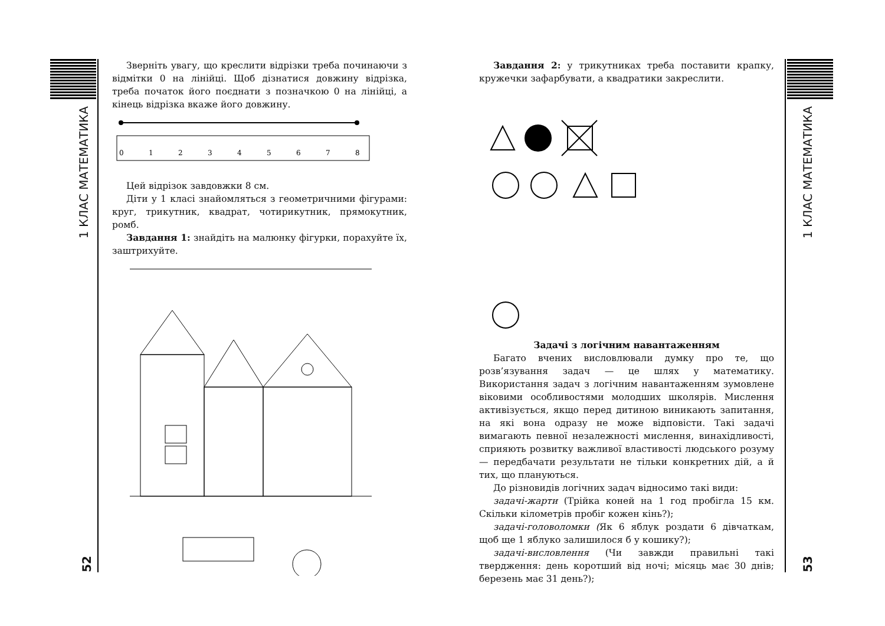1 КЛАС МАТЕМАТИКА
52
Зверніть увагу, що креслити відрізки треба починаючи з відмітки 0 на лінійці. Щоб дізнатися довжину відрізка, треба початок його поєднати з позначкою 0 на лінійці, а кінець відрізка вкаже його довжину.
0
1
2
3
4
5
6
7
8
Цей відрізок завдовжки 8 см.
Діти у 1 класі знайомляться з геометричними фігурами: круг, трикутник, квадрат, чотирикутник, прямокутник, ромб.
Завдання 1: знайдіть на малюнку фігурки, порахуйте їх, заштрихуйте.
Завдання 2: у трикутниках треба поставити крапку, кружечки зафарбувати, а квадратики закреслити.
Задачі з логічним навантаженням
Багато вчених висловлювали думку про те, що розв’язування задач — це шлях у математику. Використання задач з логічним навантаженням зумовлене віковими особливостями молодших школярів. Мислення активізується, якщо перед дитиною виникають запитання, на які вона одразу не може відповісти. Такі задачі вимагають певної незалежності мислення, винахідливості, сприяють розвитку важливої властивості людського розуму — передбачати результати не тільки конкретних дій, а й тих, що плануються.
До різновидів логічних задач відносимо такі види:
задачі-жарти (Трійка коней на 1 год пробігла 15 км. Скільки кілометрів пробіг кожен кінь?);
задачі-головоломки (Як 6 яблук роздати 6 дівчаткам, щоб ще 1 яблуко залишилося б у кошику?);
задачі-висловлення (Чи завжди правильні такі твердження: день коротший від ночі; місяць має 30 днів; березень має 31 день?);
1 КЛАС МАТЕМАТИКА
53